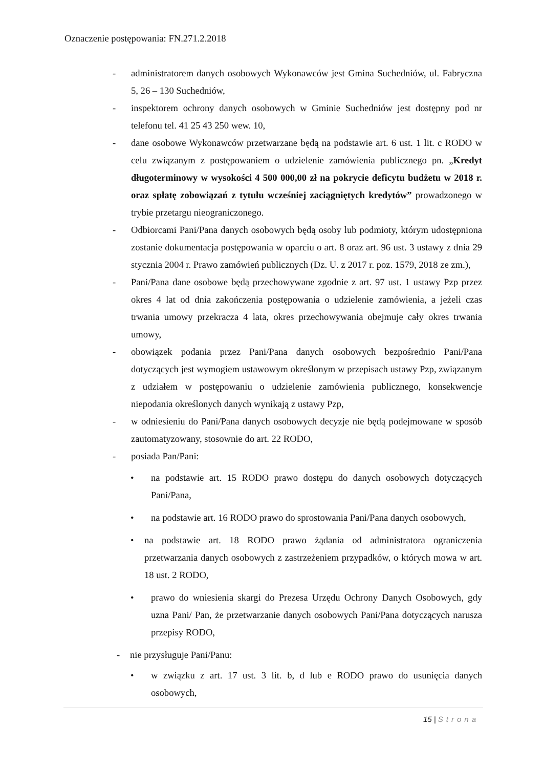Oznaczenie postępowania: FN.271.2.2018
- administratorem danych osobowych Wykonawców jest Gmina Suchedniów, ul. Fabryczna 5, 26 – 130 Suchedniów,
- inspektorem ochrony danych osobowych w Gminie Suchedniów jest dostępny pod nr telefonu tel. 41 25 43 250 wew. 10,
- dane osobowe Wykonawców przetwarzane będą na podstawie art. 6 ust. 1 lit. c RODO w celu związanym z postępowaniem o udzielenie zamówienia publicznego pn. „Kredyt długoterminowy w wysokości 4 500 000,00 zł na pokrycie deficytu budżetu w 2018 r. oraz spłatę zobowiązań z tytułu wcześniej zaciągniętych kredytów” prowadzonego w trybie przetargu nieograniczonego.
- Odbiorcami Pani/Pana danych osobowych będą osoby lub podmioty, którym udostępniona zostanie dokumentacja postępowania w oparciu o art. 8 oraz art. 96 ust. 3 ustawy z dnia 29 stycznia 2004 r. Prawo zamówień publicznych (Dz. U. z 2017 r. poz. 1579, 2018 ze zm.),
- Pani/Pana dane osobowe będą przechowywane zgodnie z art. 97 ust. 1 ustawy Pzp przez okres 4 lat od dnia zakończenia postępowania o udzielenie zamówienia, a jeżeli czas trwania umowy przekracza 4 lata, okres przechowywania obejmuje cały okres trwania umowy,
- obowiązek podania przez Pani/Pana danych osobowych bezpośrednio Pani/Pana dotyczących jest wymogiem ustawowym określonym w przepisach ustawy Pzp, związanym z udziałem w postępowaniu o udzielenie zamówienia publicznego, konsekwencje niepodania określonych danych wynikają z ustawy Pzp,
- w odniesieniu do Pani/Pana danych osobowych decyzje nie będą podejmowane w sposób zautomatyzowany, stosownie do art. 22 RODO,
- posiada Pan/Pani:
• na podstawie art. 15 RODO prawo dostępu do danych osobowych dotyczących Pani/Pana,
• na podstawie art. 16 RODO prawo do sprostowania Pani/Pana danych osobowych,
• na podstawie art. 18 RODO prawo żądania od administratora ograniczenia przetwarzania danych osobowych z zastrzeżeniem przypadków, o których mowa w art. 18 ust. 2 RODO,
• prawo do wniesienia skargi do Prezesa Urzędu Ochrony Danych Osobowych, gdy uzna Pani/ Pan, że przetwarzanie danych osobowych Pani/Pana dotyczących narusza przepisy RODO,
- nie przysługuje Pani/Panu:
• w związku z art. 17 ust. 3 lit. b, d lub e RODO prawo do usunięcia danych osobowych,
15 | Strona